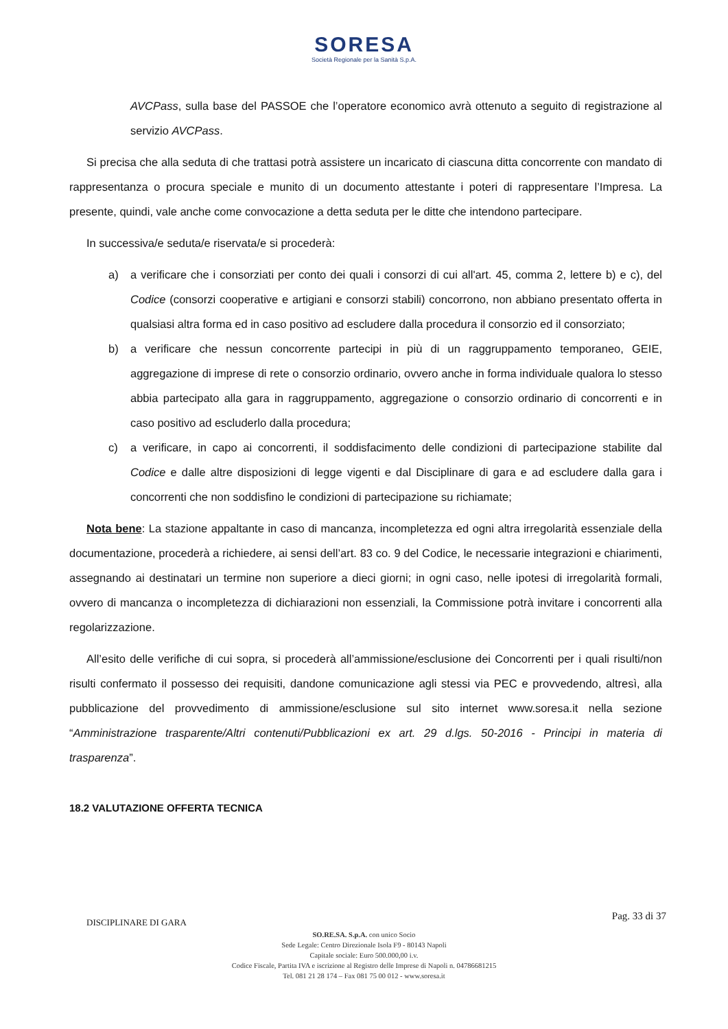SORESA
Società Regionale per la Sanità S.p.A.
AVCPass, sulla base del PASSOE che l’operatore economico avrà ottenuto a seguito di registrazione al servizio AVCPass.
Si precisa che alla seduta di che trattasi potrà assistere un incaricato di ciascuna ditta concorrente con mandato di rappresentanza o procura speciale e munito di un documento attestante i poteri di rappresentare l’Impresa. La presente, quindi, vale anche come convocazione a detta seduta per le ditte che intendono partecipare.
In successiva/e seduta/e riservata/e si procederà:
a) a verificare che i consorziati per conto dei quali i consorzi di cui all'art. 45, comma 2, lettere b) e c), del Codice (consorzi cooperative e artigiani e consorzi stabili) concorrono, non abbiano presentato offerta in qualsiasi altra forma ed in caso positivo ad escludere dalla procedura il consorzio ed il consorziato;
b) a verificare che nessun concorrente partecipi in più di un raggruppamento temporaneo, GEIE, aggregazione di imprese di rete o consorzio ordinario, ovvero anche in forma individuale qualora lo stesso abbia partecipato alla gara in raggruppamento, aggregazione o consorzio ordinario di concorrenti e in caso positivo ad escluderlo dalla procedura;
c) a verificare, in capo ai concorrenti, il soddisfacimento delle condizioni di partecipazione stabilite dal Codice e dalle altre disposizioni di legge vigenti e dal Disciplinare di gara e ad escludere dalla gara i concorrenti che non soddisfino le condizioni di partecipazione su richiamate;
Nota bene: La stazione appaltante in caso di mancanza, incompletezza ed ogni altra irregolarità essenziale della documentazione, procederà a richiedere, ai sensi dell’art. 83 co. 9 del Codice, le necessarie integrazioni e chiarimenti, assegnando ai destinatari un termine non superiore a dieci giorni; in ogni caso, nelle ipotesi di irregolarità formali, ovvero di mancanza o incompletezza di dichiarazioni non essenziali, la Commissione potrà invitare i concorrenti alla regolarizzazione.
All’esito delle verifiche di cui sopra, si procederà all’ammissione/esclusione dei Concorrenti per i quali risulti/non risulti confermato il possesso dei requisiti, dandone comunicazione agli stessi via PEC e provvedendo, altresì, alla pubblicazione del provvedimento di ammissione/esclusione sul sito internet www.soresa.it nella sezione “Amministrazione trasparente/Altri contenuti/Pubblicazioni ex art. 29 d.lgs. 50-2016 - Principi in materia di trasparenza”.
18.2 VALUTAZIONE OFFERTA TECNICA
DISCIPLINARE DI GARA Pag. 33 di 37
SO.RE.SA. S.p.A. con unico Socio
Sede Legale: Centro Direzionale Isola F9 - 80143 Napoli
Capitale sociale: Euro 500.000,00 i.v.
Codice Fiscale, Partita IVA e iscrizione al Registro delle Imprese di Napoli n. 04786681215
Tel. 081 21 28 174 – Fax 081 75 00 012 - www.soresa.it